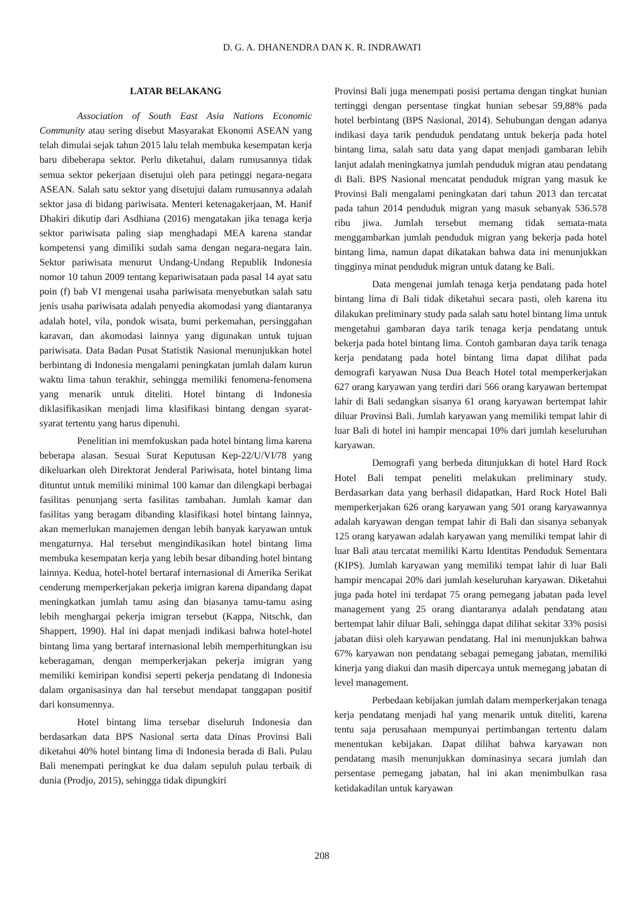D. G. A. DHANENDRA DAN K. R. INDRAWATI
LATAR BELAKANG
Association of South East Asia Nations Economic Community atau sering disebut Masyarakat Ekonomi ASEAN yang telah dimulai sejak tahun 2015 lalu telah membuka kesempatan kerja baru dibeberapa sektor. Perlu diketahui, dalam rumusannya tidak semua sektor pekerjaan disetujui oleh para petinggi negara-negara ASEAN. Salah satu sektor yang disetujui dalam rumusannya adalah sektor jasa di bidang pariwisata. Menteri ketenagakerjaan, M. Hanif Dhakiri dikutip dari Asdhiana (2016) mengatakan jika tenaga kerja sektor pariwisata paling siap menghadapi MEA karena standar kompetensi yang dimiliki sudah sama dengan negara-negara lain. Sektor pariwisata menurut Undang-Undang Republik Indonesia nomor 10 tahun 2009 tentang kepariwisataan pada pasal 14 ayat satu poin (f) bab VI mengenai usaha pariwisata menyebutkan salah satu jenis usaha pariwisata adalah penyedia akomodasi yang diantaranya adalah hotel, vila, pondok wisata, bumi perkemahan, persinggahan karavan, dan akomodasi lainnya yang digunakan untuk tujuan pariwisata. Data Badan Pusat Statistik Nasional menunjukkan hotel berbintang di Indonesia mengalami peningkatan jumlah dalam kurun waktu lima tahun terakhir, sehingga memiliki fenomena-fenomena yang menarik untuk diteliti. Hotel bintang di Indonesia diklasifikasikan menjadi lima klasifikasi bintang dengan syarat-syarat tertentu yang harus dipenuhi.
Penelitian ini memfokuskan pada hotel bintang lima karena beberapa alasan. Sesuai Surat Keputusan Kep-22/U/VI/78 yang dikeluarkan oleh Direktorat Jenderal Pariwisata, hotel bintang lima dituntut untuk memiliki minimal 100 kamar dan dilengkapi berbagai fasilitas penunjang serta fasilitas tambahan. Jumlah kamar dan fasilitas yang beragam dibanding klasifikasi hotel bintang lainnya, akan memerlukan manajemen dengan lebih banyak karyawan untuk mengaturnya. Hal tersebut mengindikasikan hotel bintang lima membuka kesempatan kerja yang lebih besar dibanding hotel bintang lainnya. Kedua, hotel-hotel bertaraf internasional di Amerika Serikat cenderung memperkerjakan pekerja imigran karena dipandang dapat meningkatkan jumlah tamu asing dan biasanya tamu-tamu asing lebih menghargai pekerja imigran tersebut (Kappa, Nitschk, dan Shappert, 1990). Hal ini dapat menjadi indikasi bahwa hotel-hotel bintang lima yang bertaraf internasional lebih memperhitungkan isu keberagaman, dengan memperkerjakan pekerja imigran yang memiliki kemiripan kondisi seperti pekerja pendatang di Indonesia dalam organisasinya dan hal tersebut mendapat tanggapan positif dari konsumennya.
Hotel bintang lima tersebar diseluruh Indonesia dan berdasarkan data BPS Nasional serta data Dinas Provinsi Bali diketahui 40% hotel bintang lima di Indonesia berada di Bali. Pulau Bali menempati peringkat ke dua dalam sepuluh pulau terbaik di dunia (Prodjo, 2015), sehingga tidak dipungkiri
Provinsi Bali juga menempati posisi pertama dengan tingkat hunian tertinggi dengan persentase tingkat hunian sebesar 59,88% pada hotel berbintang (BPS Nasional, 2014). Sehubungan dengan adanya indikasi daya tarik penduduk pendatang untuk bekerja pada hotel bintang lima, salah satu data yang dapat menjadi gambaran lebih lanjut adalah meningkatnya jumlah penduduk migran atau pendatang di Bali. BPS Nasional mencatat penduduk migran yang masuk ke Provinsi Bali mengalami peningkatan dari tahun 2013 dan tercatat pada tahun 2014 penduduk migran yang masuk sebanyak 536.578 ribu jiwa. Jumlah tersebut memang tidak semata-mata menggambarkan jumlah penduduk migran yang bekerja pada hotel bintang lima, namun dapat dikatakan bahwa data ini menunjukkan tingginya minat penduduk migran untuk datang ke Bali.
Data mengenai jumlah tenaga kerja pendatang pada hotel bintang lima di Bali tidak diketahui secara pasti, oleh karena itu dilakukan preliminary study pada salah satu hotel bintang lima untuk mengetahui gambaran daya tarik tenaga kerja pendatang untuk bekerja pada hotel bintang lima. Contoh gambaran daya tarik tenaga kerja pendatang pada hotel bintang lima dapat dilihat pada demografi karyawan Nusa Dua Beach Hotel total memperkerjakan 627 orang karyawan yang terdiri dari 566 orang karyawan bertempat lahir di Bali sedangkan sisanya 61 orang karyawan bertempat lahir diluar Provinsi Bali. Jumlah karyawan yang memiliki tempat lahir di luar Bali di hotel ini hampir mencapai 10% dari jumlah keseluruhan karyawan.
Demografi yang berbeda ditunjukkan di hotel Hard Rock Hotel Bali tempat peneliti melakukan preliminary study. Berdasarkan data yang berhasil didapatkan, Hard Rock Hotel Bali memperkerjakan 626 orang karyawan yang 501 orang karyawannya adalah karyawan dengan tempat lahir di Bali dan sisanya sebanyak 125 orang karyawan adalah karyawan yang memiliki tempat lahir di luar Bali atau tercatat memiliki Kartu Identitas Penduduk Sementara (KIPS). Jumlah karyawan yang memiliki tempat lahir di luar Bali hampir mencapai 20% dari jumlah keseluruhan karyawan. Diketahui juga pada hotel ini terdapat 75 orang pemegang jabatan pada level management yang 25 orang diantaranya adalah pendatang atau bertempat lahir diluar Bali, sehingga dapat dilihat sekitar 33% posisi jabatan diisi oleh karyawan pendatang. Hal ini menunjukkan bahwa 67% karyawan non pendatang sebagai pemegang jabatan, memiliki kinerja yang diakui dan masih dipercaya untuk memegang jabatan di level management.
Perbedaan kebijakan jumlah dalam memperkerjakan tenaga kerja pendatang menjadi hal yang menarik untuk diteliti, karena tentu saja perusahaan mempunyai pertimbangan tertentu dalam menentukan kebijakan. Dapat dilihat bahwa karyawan non pendatang masih menunjukkan dominasinya secara jumlah dan persentase pemegang jabatan, hal ini akan menimbulkan rasa ketidakadilan untuk karyawan
208